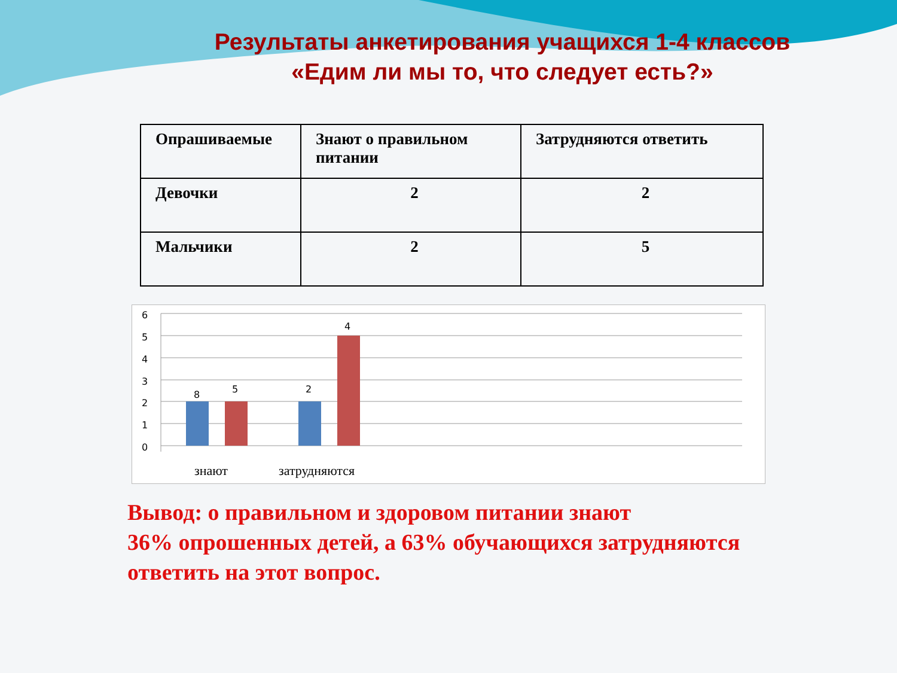Результаты анкетирования учащихся 1-4 классов
«Едим ли мы то, что следует есть?»
| Опрашиваемые | Знают о правильном питании | Затрудняются ответить |
| --- | --- | --- |
| Девочки | 2 | 2 |
| Мальчики | 2 | 5 |
6
5
4
3
2
1
0
8
5
2
4
знают
затрудняются
Вывод: о правильном и здоровом питании знают
36% опрошенных детей, а 63% обучающихся затрудняются
ответить на этот вопрос.